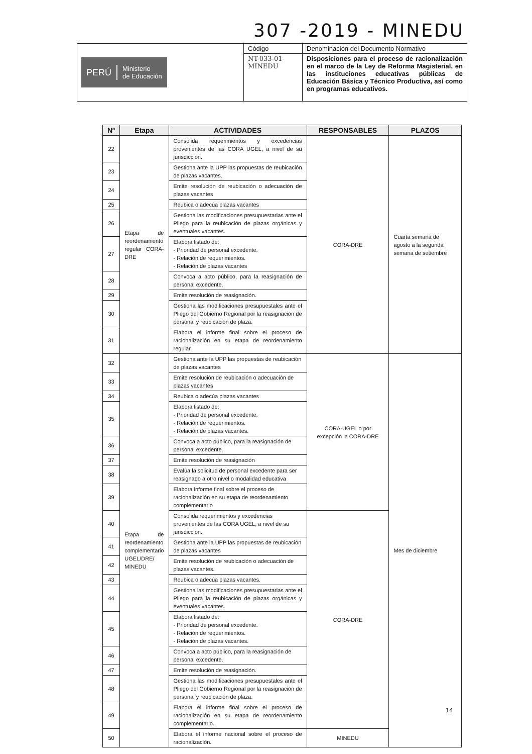307 -2019 - MINEDU
| PERÚ Ministerio de Educación | Código | Denominación del Documento Normativo |
| | NT-033-01- MINEDU | Disposiciones para el proceso de racionalización en el marco de la Ley de Reforma Magisterial, en las instituciones educativas públicas de Educación Básica y Técnico Productiva, así como en programas educativos. |
| Nº | Etapa | ACTIVIDADES | RESPONSABLES | PLAZOS |
| --- | --- | --- | --- | --- |
| 22 | Etapa de reordenamiento regular CORA-DRE | Consolida requerimientos y excedencias provenientes de las CORA UGEL, a nivel de su jurisdicción. | CORA-DRE | Cuarta semana de agosto a la segunda semana de setiembre |
| 23 | | Gestiona ante la UPP las propuestas de reubicación de plazas vacantes. | | |
| 24 | | Emite resolución de reubicación o adecuación de plazas vacantes | | |
| 25 | | Reubica o adecúa plazas vacantes | | |
| 26 | | Gestiona las modificaciones presupuestarias ante el Pliego para la reubicación de plazas orgánicas y eventuales vacantes. | | |
| 27 | | Elabora listado de: - Prioridad de personal excedente. - Relación de requerimientos. - Relación de plazas vacantes | | |
| 28 | | Convoca a acto público, para la reasignación de personal excedente. | | |
| 29 | | Emite resolución de reasignación. | | |
| 30 | | Gestiona las modificaciones presupuestales ante el Pliego del Gobierno Regional por la reasignación de personal y reubicación de plaza. | | |
| 31 | | Elabora el informe final sobre el proceso de racionalización en su etapa de reordenamiento regular. | | |
| 32 | Etapa de reordenamiento complementario UGEL/DRE/ MINEDU | Gestiona ante la UPP las propuestas de reubicación de plazas vacantes | CORA-UGEL o por excepción la CORA-DRE | Mes de diciembre |
| 33 | | Emite resolución de reubicación o adecuación de plazas vacantes | | |
| 34 | | Reubica o adecúa plazas vacantes | | |
| 35 | | Elabora listado de: - Prioridad de personal excedente. - Relación de requerimientos. - Relación de plazas vacantes. | | |
| 36 | | Convoca a acto público, para la reasignación de personal excedente. | | |
| 37 | | Emite resolución de reasignación | | |
| 38 | | Evalúa la solicitud de personal excedente para ser reasignado a otro nivel o modalidad educativa | | |
| 39 | | Elabora informe final sobre el proceso de racionalización en su etapa de reordenamiento complementario | | |
| 40 | | Consolida requerimientos y excedencias provenientes de las CORA UGEL, a nivel de su jurisdicción. | CORA-DRE | |
| 41 | | Gestiona ante la UPP las propuestas de reubicación de plazas vacantes | | |
| 42 | | Emite resolución de reubicación o adecuación de plazas vacantes. | | |
| 43 | | Reubica o adecúa plazas vacantes. | | |
| 44 | | Gestiona las modificaciones presupuestarias ante el Pliego para la reubicación de plazas orgánicas y eventuales vacantes. | | |
| 45 | | Elabora listado de: - Prioridad de personal excedente. - Relación de requerimientos. - Relación de plazas vacantes. | | |
| 46 | | Convoca a acto público, para la reasignación de personal excedente. | | |
| 47 | | Emite resolución de reasignación. | | |
| 48 | | Gestiona las modificaciones presupuestales ante el Pliego del Gobierno Regional por la reasignación de personal y reubicación de plaza. | | |
| 49 | | Elabora el informe final sobre el proceso de racionalización en su etapa de reordenamiento complementario. | | |
| 50 | | Elabora el informe nacional sobre el proceso de racionalización. | MINEDU | |
14